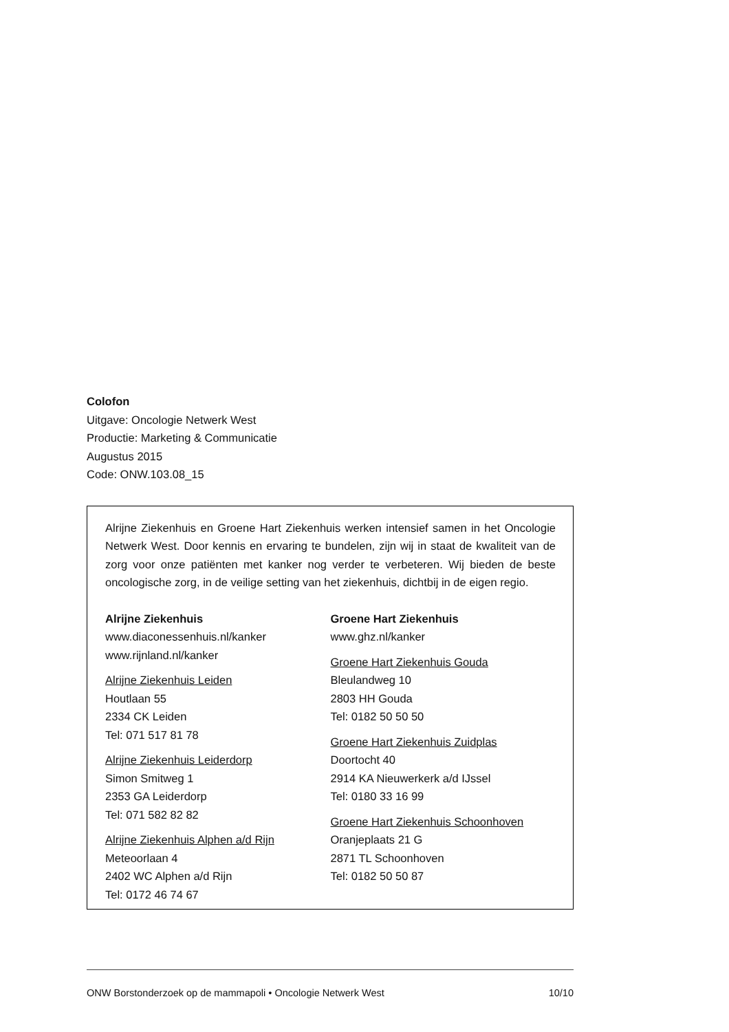Colofon
Uitgave: Oncologie Netwerk West
Productie: Marketing & Communicatie
Augustus 2015
Code: ONW.103.08_15
Alrijne Ziekenhuis en Groene Hart Ziekenhuis werken intensief samen in het Oncologie Netwerk West. Door kennis en ervaring te bundelen, zijn wij in staat de kwaliteit van de zorg voor onze patiënten met kanker nog verder te verbeteren. Wij bieden de beste oncologische zorg, in de veilige setting van het ziekenhuis, dichtbij in de eigen regio.
Alrijne Ziekenhuis
www.diaconessenhuis.nl/kanker
www.rijnland.nl/kanker
Alrijne Ziekenhuis Leiden
Houtlaan 55
2334 CK Leiden
Tel: 071 517 81 78
Alrijne Ziekenhuis Leiderdorp
Simon Smitweg 1
2353 GA Leiderdorp
Tel: 071 582 82 82
Alrijne Ziekenhuis Alphen a/d Rijn
Meteoorlaan 4
2402 WC Alphen a/d Rijn
Tel: 0172 46 74 67
Groene Hart Ziekenhuis
www.ghz.nl/kanker
Groene Hart Ziekenhuis Gouda
Bleulandweg 10
2803 HH Gouda
Tel: 0182 50 50 50
Groene Hart Ziekenhuis Zuidplas
Doortocht 40
2914 KA Nieuwerkerk a/d IJssel
Tel: 0180 33 16 99
Groene Hart Ziekenhuis Schoonhoven
Oranjeplaats 21 G
2871 TL Schoonhoven
Tel: 0182 50 50 87
ONW Borstonderzoek op de mammapoli • Oncologie Netwerk West 10/10